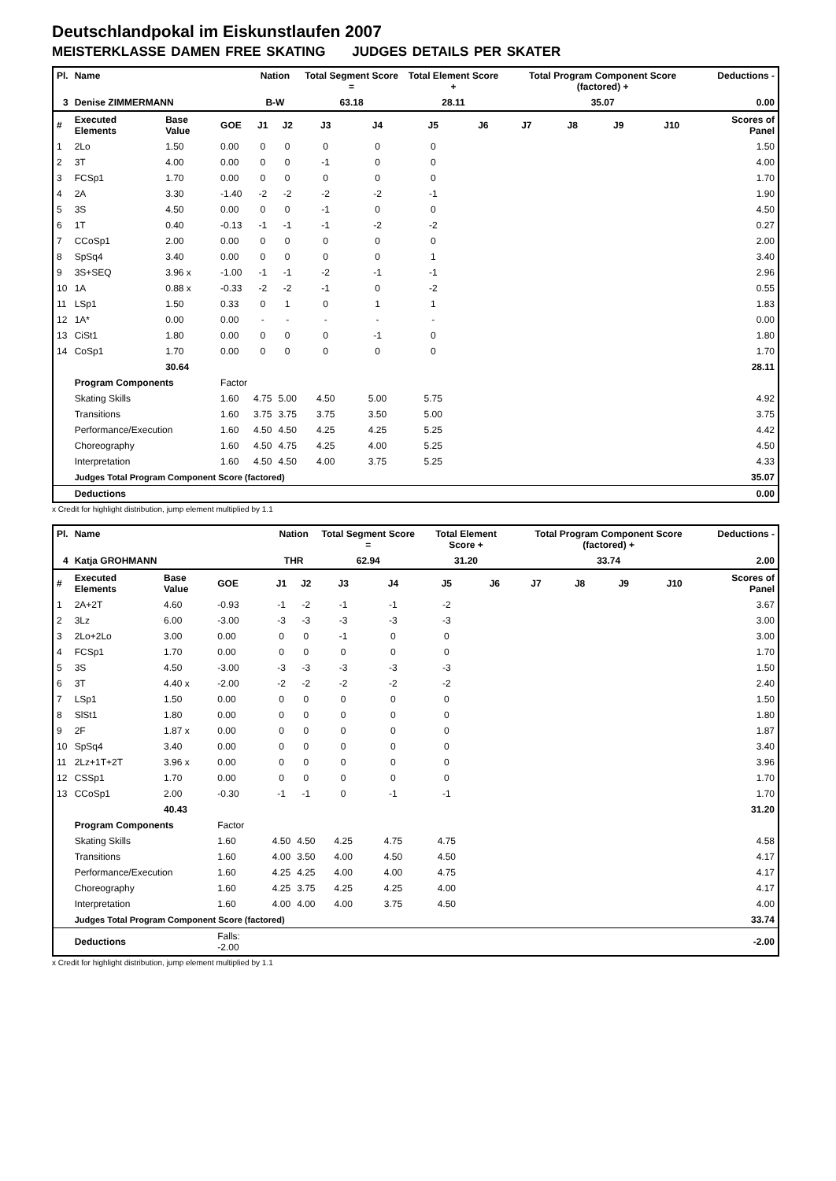Deutschlandpokal im Eiskunstlaufen 2007
MEISTERKLASSE DAMEN FREE SKATING JUDGES DETAILS PER SKATER
| Pl. | Name | | | Nation | | Total Segment Score = | | Total Element Score + | | Total Program Component Score (factored) + | | | | Deductions - |
| --- | --- | --- | --- | --- | --- | --- | --- | --- | --- | --- | --- | --- | --- | --- |
| 3 | Denise ZIMMERMANN | | | B-W | | 63.18 | | 28.11 | | 35.07 | | | | 0.00 |
| # | Executed Elements | Base Value | GOE | J1 | J2 | J3 | J4 | J5 | J6 | J7 | J8 | J9 | J10 | Scores of Panel |
| 1 | 2Lo | 1.50 | 0.00 | 0 | 0 | 0 | 0 | 0 | | | | | | 1.50 |
| 2 | 3T | 4.00 | 0.00 | 0 | 0 | -1 | 0 | 0 | | | | | | 4.00 |
| 3 | FCSp1 | 1.70 | 0.00 | 0 | 0 | 0 | 0 | 0 | | | | | | 1.70 |
| 4 | 2A | 3.30 | -1.40 | -2 | -2 | -2 | -2 | -1 | | | | | | 1.90 |
| 5 | 3S | 4.50 | 0.00 | 0 | 0 | -1 | 0 | 0 | | | | | | 4.50 |
| 6 | 1T | 0.40 | -0.13 | -1 | -1 | -1 | -2 | -2 | | | | | | 0.27 |
| 7 | CCoSp1 | 2.00 | 0.00 | 0 | 0 | 0 | 0 | 0 | | | | | | 2.00 |
| 8 | SpSq4 | 3.40 | 0.00 | 0 | 0 | 0 | 0 | 1 | | | | | | 3.40 |
| 9 | 3S+SEQ | 3.96 x | -1.00 | -1 | -1 | -2 | -1 | -1 | | | | | | 2.96 |
| 10 | 1A | 0.88 x | -0.33 | -2 | -2 | -1 | 0 | -2 | | | | | | 0.55 |
| 11 | LSp1 | 1.50 | 0.33 | 0 | 1 | 0 | 1 | 1 | | | | | | 1.83 |
| 12 | 1A* | 0.00 | 0.00 | - | - | - | - | - | | | | | | 0.00 |
| 13 | CiSt1 | 1.80 | 0.00 | 0 | 0 | 0 | -1 | 0 | | | | | | 1.80 |
| 14 | CoSp1 | 1.70 | 0.00 | 0 | 0 | 0 | 0 | 0 | | | | | | 1.70 |
| | | 30.64 | | | | | | | | | | | | 28.11 |
| | Program Components | | Factor | | | | | | | | | | | |
| | Skating Skills | | 1.60 | 4.75 | 5.00 | 4.50 | 5.00 | 5.75 | | | | | | 4.92 |
| | Transitions | | 1.60 | 3.75 | 3.75 | 3.75 | 3.50 | 5.00 | | | | | | 3.75 |
| | Performance/Execution | | 1.60 | 4.50 | 4.50 | 4.25 | 4.25 | 5.25 | | | | | | 4.42 |
| | Choreography | | 1.60 | 4.50 | 4.75 | 4.25 | 4.00 | 5.25 | | | | | | 4.50 |
| | Interpretation | | 1.60 | 4.50 | 4.50 | 4.00 | 3.75 | 5.25 | | | | | | 4.33 |
| | Judges Total Program Component Score (factored) | | | | | | | | | | | | | 35.07 |
| | Deductions | | | | | | | | | | | | | 0.00 |
x Credit for highlight distribution, jump element multiplied by 1.1
| Pl. | Name | | | Nation | | Total Segment Score = | | Total Element Score + | | Total Program Component Score (factored) + | | | | Deductions - |
| --- | --- | --- | --- | --- | --- | --- | --- | --- | --- | --- | --- | --- | --- | --- |
| 4 | Katja GROHMANN | | | THR | | 62.94 | | 31.20 | | 33.74 | | | | 2.00 |
| # | Executed Elements | Base Value | GOE | J1 | J2 | J3 | J4 | J5 | J6 | J7 | J8 | J9 | J10 | Scores of Panel |
| 1 | 2A+2T | 4.60 | -0.93 | -1 | -2 | -1 | -1 | -2 | | | | | | 3.67 |
| 2 | 3Lz | 6.00 | -3.00 | -3 | -3 | -3 | -3 | -3 | | | | | | 3.00 |
| 3 | 2Lo+2Lo | 3.00 | 0.00 | 0 | 0 | -1 | 0 | 0 | | | | | | 3.00 |
| 4 | FCSp1 | 1.70 | 0.00 | 0 | 0 | 0 | 0 | 0 | | | | | | 1.70 |
| 5 | 3S | 4.50 | -3.00 | -3 | -3 | -3 | -3 | -3 | | | | | | 1.50 |
| 6 | 3T | 4.40 x | -2.00 | -2 | -2 | -2 | -2 | -2 | | | | | | 2.40 |
| 7 | LSp1 | 1.50 | 0.00 | 0 | 0 | 0 | 0 | 0 | | | | | | 1.50 |
| 8 | SlSt1 | 1.80 | 0.00 | 0 | 0 | 0 | 0 | 0 | | | | | | 1.80 |
| 9 | 2F | 1.87 x | 0.00 | 0 | 0 | 0 | 0 | 0 | | | | | | 1.87 |
| 10 | SpSq4 | 3.40 | 0.00 | 0 | 0 | 0 | 0 | 0 | | | | | | 3.40 |
| 11 | 2Lz+1T+2T | 3.96 x | 0.00 | 0 | 0 | 0 | 0 | 0 | | | | | | 3.96 |
| 12 | CSSp1 | 1.70 | 0.00 | 0 | 0 | 0 | 0 | 0 | | | | | | 1.70 |
| 13 | CCoSp1 | 2.00 | -0.30 | -1 | -1 | 0 | -1 | -1 | | | | | | 1.70 |
| | | 40.43 | | | | | | | | | | | | 31.20 |
| | Program Components | | Factor | | | | | | | | | | | |
| | Skating Skills | | 1.60 | 4.50 | 4.50 | 4.25 | 4.75 | 4.75 | | | | | | 4.58 |
| | Transitions | | 1.60 | 4.00 | 3.50 | 4.00 | 4.50 | 4.50 | | | | | | 4.17 |
| | Performance/Execution | | 1.60 | 4.25 | 4.25 | 4.00 | 4.00 | 4.75 | | | | | | 4.17 |
| | Choreography | | 1.60 | 4.25 | 3.75 | 4.25 | 4.25 | 4.00 | | | | | | 4.17 |
| | Interpretation | | 1.60 | 4.00 | 4.00 | 4.00 | 3.75 | 4.50 | | | | | | 4.00 |
| | Judges Total Program Component Score (factored) | | | | | | | | | | | | | 33.74 |
| | Deductions | | Falls: -2.00 | | | | | | | | | | | -2.00 |
x Credit for highlight distribution, jump element multiplied by 1.1